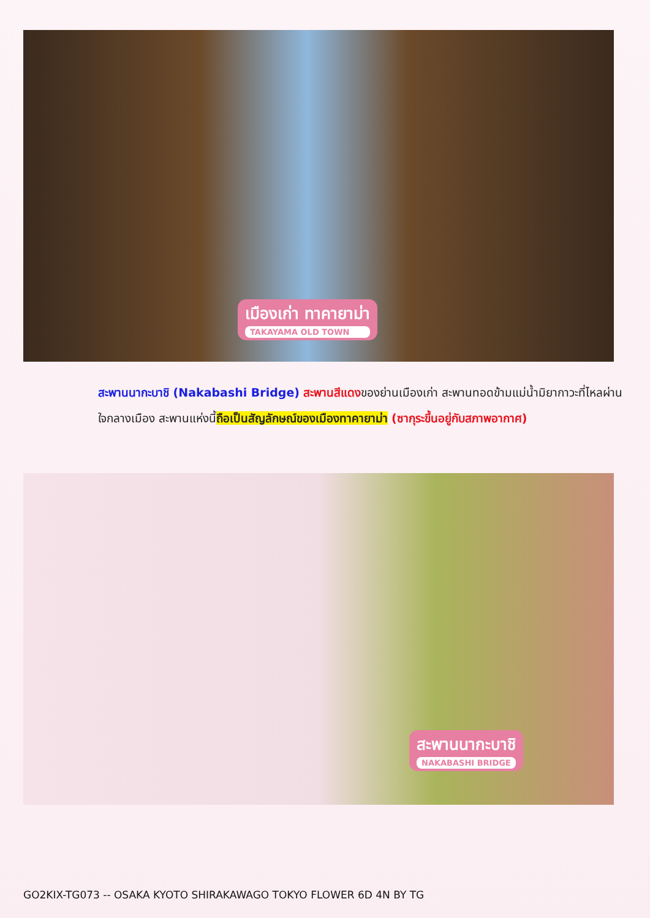เมืองเก่า ทาคายาม่า
TAKAYAMA OLD TOWN
สะพานนากะบาชิ (Nakabashi Bridge) สะพานสีแดงของย่านเมืองเก่า สะพานทอดข้ามแม่น้ำมิยากาวะที่ไหลผ่านใจกลางเมือง สะพานแห่งนี้ถือเป็นสัญลักษณ์ของเมืองทาคายาม่า (ซากุระขึ้นอยู่กับสภาพอากาศ)
สะพานนากะบาชิ
NAKABASHI BRIDGE
GO2KIX-TG073 -- OSAKA KYOTO SHIRAKAWAGO TOKYO FLOWER 6D 4N BY TG